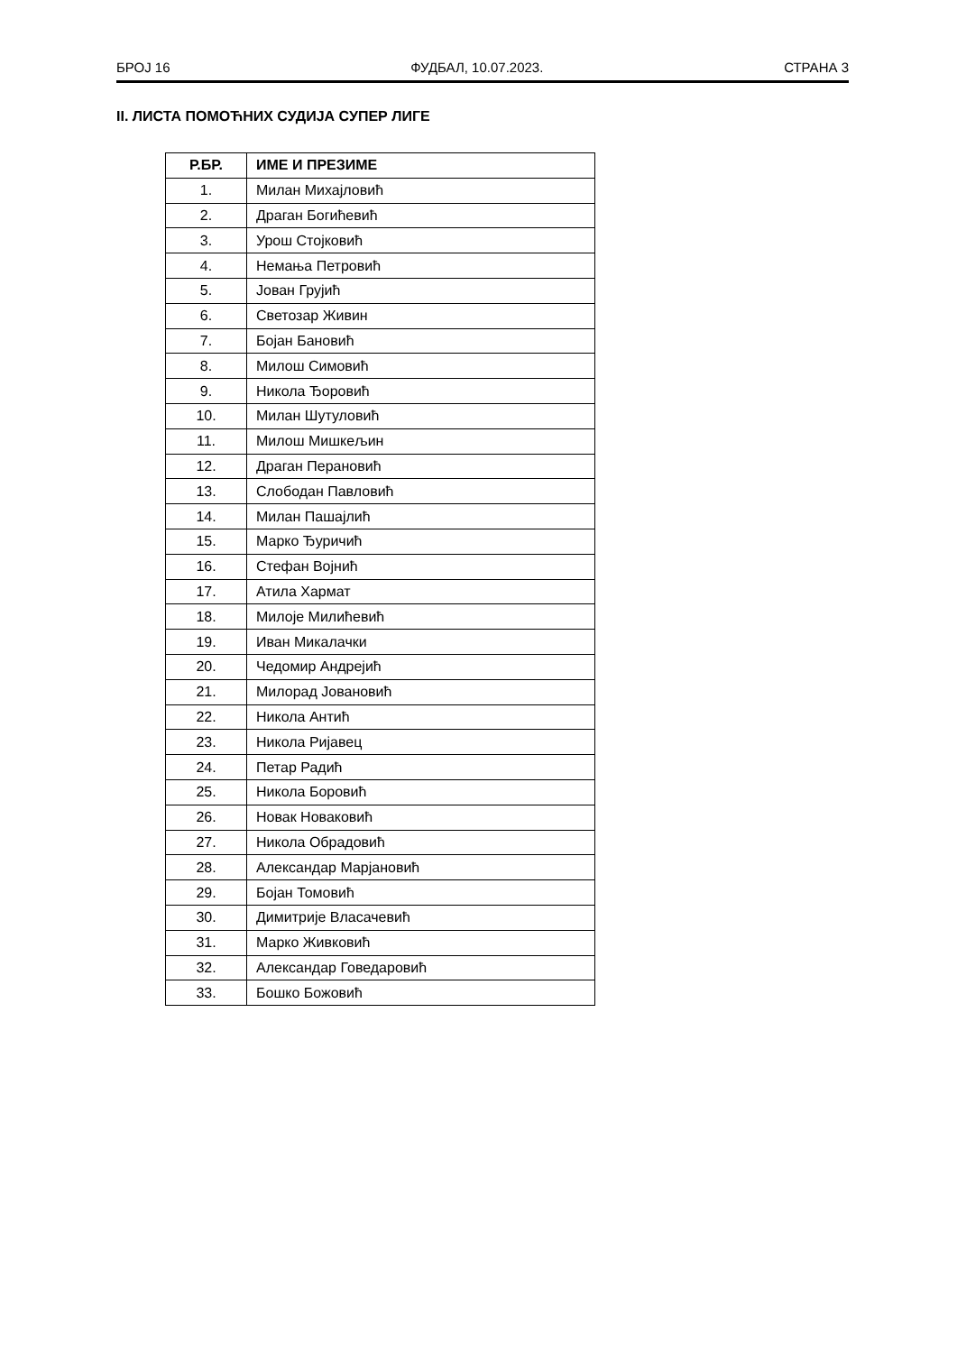БРОЈ 16 ФУДБАЛ, 10.07.2023. СТРАНА 3
II. ЛИСТА ПОМОЋНИХ СУДИЈА СУПЕР ЛИГЕ
| Р.БР. | ИМЕ И ПРЕЗИМЕ |
| --- | --- |
| 1. | Милан Михајловић |
| 2. | Драган Богићевић |
| 3. | Урош Стојковић |
| 4. | Немања Петровић |
| 5. | Јован Грујић |
| 6. | Светозар Живин |
| 7. | Бојан Бановић |
| 8. | Милош Симовић |
| 9. | Никола Ђоровић |
| 10. | Милан Шутуловић |
| 11. | Милош Мишкељин |
| 12. | Драган Перановић |
| 13. | Слободан Павловић |
| 14. | Милан Пашајлић |
| 15. | Марко Ђуричић |
| 16. | Стефан Војнић |
| 17. | Атила Хармат |
| 18. | Милоје Милићевић |
| 19. | Иван Микалачки |
| 20. | Чедомир Андрејић |
| 21. | Милорад Јовановић |
| 22. | Никола Антић |
| 23. | Никола Ријавец |
| 24. | Петар Радић |
| 25. | Никола Боровић |
| 26. | Новак Новаковић |
| 27. | Никола Обрадовић |
| 28. | Александар Марјановић |
| 29. | Бојан Томовић |
| 30. | Димитрије Власачевић |
| 31. | Марко Живковић |
| 32. | Александар Говедаровић |
| 33. | Бошко Божовић |